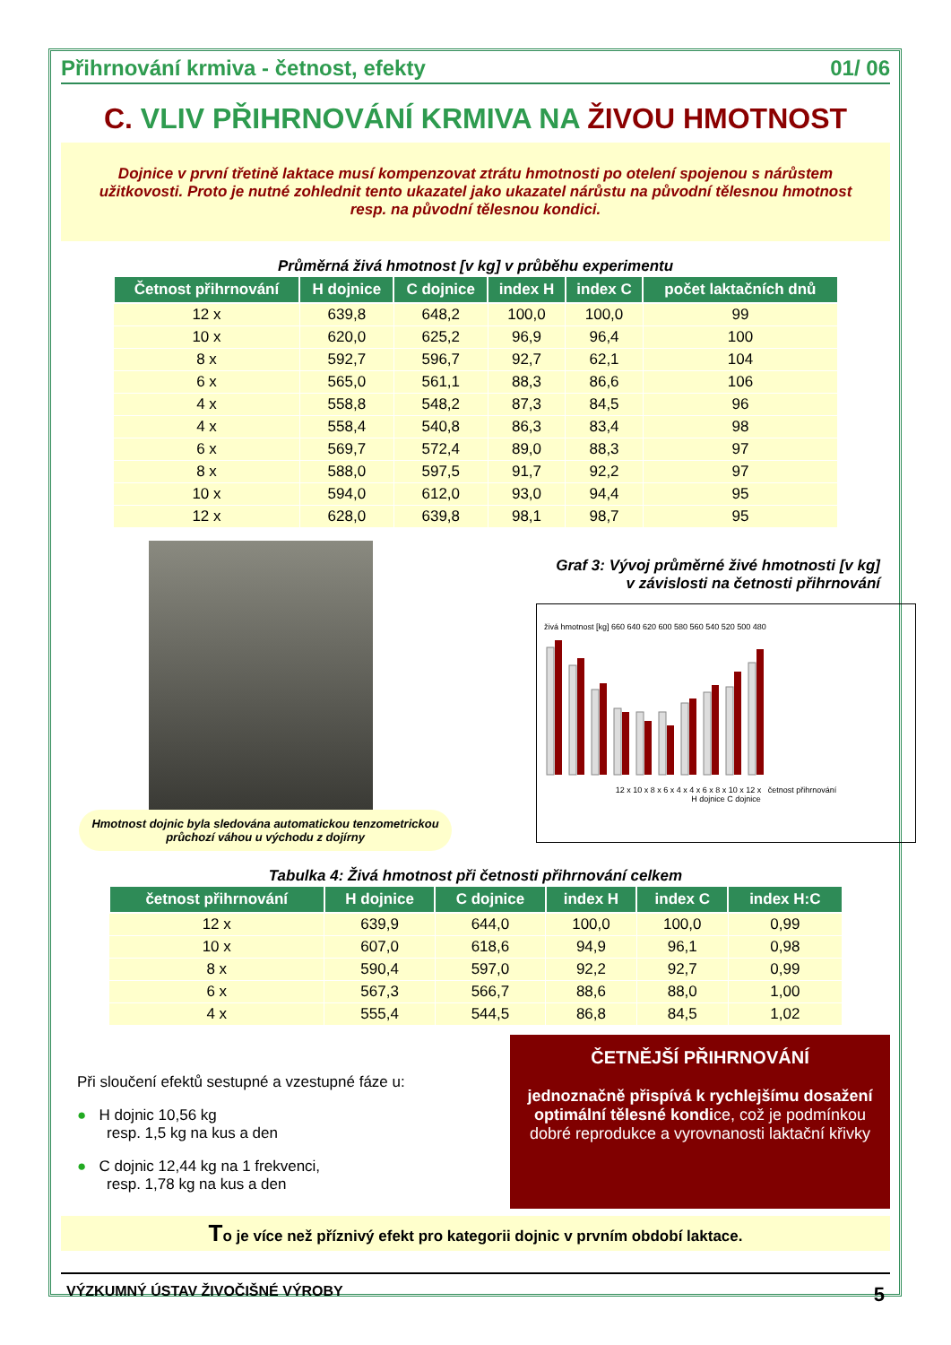Přihrnování krmiva - četnost, efekty 01/ 06
C. VLIV PŘIHRNOVÁNÍ KRMIVA NA ŽIVOU HMOTNOST
Dojnice v první třetině laktace musí kompenzovat ztrátu hmotnosti po otelení spojenou s nárůstem užitkovosti. Proto je nutné zohlednit tento ukazatel jako ukazatel nárůstu na původní tělesnou hmotnost resp. na původní tělesnou kondici.
Průměrná živá hmotnost [v kg] v průběhu experimentu
| Četnost přihrnování | H dojnice | C dojnice | index H | index C | počet laktačních dnů |
| --- | --- | --- | --- | --- | --- |
| 12 x | 639,8 | 648,2 | 100,0 | 100,0 | 99 |
| 10 x | 620,0 | 625,2 | 96,9 | 96,4 | 100 |
| 8 x | 592,7 | 596,7 | 92,7 | 62,1 | 104 |
| 6 x | 565,0 | 561,1 | 88,3 | 86,6 | 106 |
| 4 x | 558,8 | 548,2 | 87,3 | 84,5 | 96 |
| 4 x | 558,4 | 540,8 | 86,3 | 83,4 | 98 |
| 6 x | 569,7 | 572,4 | 89,0 | 88,3 | 97 |
| 8 x | 588,0 | 597,5 | 91,7 | 92,2 | 97 |
| 10 x | 594,0 | 612,0 | 93,0 | 94,4 | 95 |
| 12 x | 628,0 | 639,8 | 98,1 | 98,7 | 95 |
Hmotnost dojnic byla sledována automatickou tenzometrickou průchozí váhou u východu z dojírny
Graf 3: Vývoj průměrné živé hmotnosti [v kg]
v závislosti na četnosti přihrnování
živá hmotnost [kg] 660 640 620 600 580 560 540 520 500 480
12 x 10 x 8 x 6 x 4 x 4 x 6 x 8 x 10 x 12 x četnost přihrnování
H dojnice C dojnice
Tabulka 4: Živá hmotnost při četnosti přihrnování celkem
| četnost přihrnování | H dojnice | C dojnice | index H | index C | index H:C |
| --- | --- | --- | --- | --- | --- |
| 12 x | 639,9 | 644,0 | 100,0 | 100,0 | 0,99 |
| 10 x | 607,0 | 618,6 | 94,9 | 96,1 | 0,98 |
| 8 x | 590,4 | 597,0 | 92,2 | 92,7 | 0,99 |
| 6 x | 567,3 | 566,7 | 88,6 | 88,0 | 1,00 |
| 4 x | 555,4 | 544,5 | 86,8 | 84,5 | 1,02 |
Při sloučení efektů sestupné a vzestupné fáze u:
● H dojnic 10,56 kg
resp. 1,5 kg na kus a den
● C dojnic 12,44 kg na 1 frekvenci,
resp. 1,78 kg na kus a den
ČETNĚJŠÍ PŘIHRNOVÁNÍ
jednoznačně přispívá k rychlejšímu dosažení optimální tělesné kondice, což je podmínkou dobré reprodukce a vyrovnanosti laktační křivky
To je více než příznivý efekt pro kategorii dojnic v prvním období laktace.
VÝZKUMNÝ ÚSTAV ŽIVOČIŠNÉ VÝROBY 5